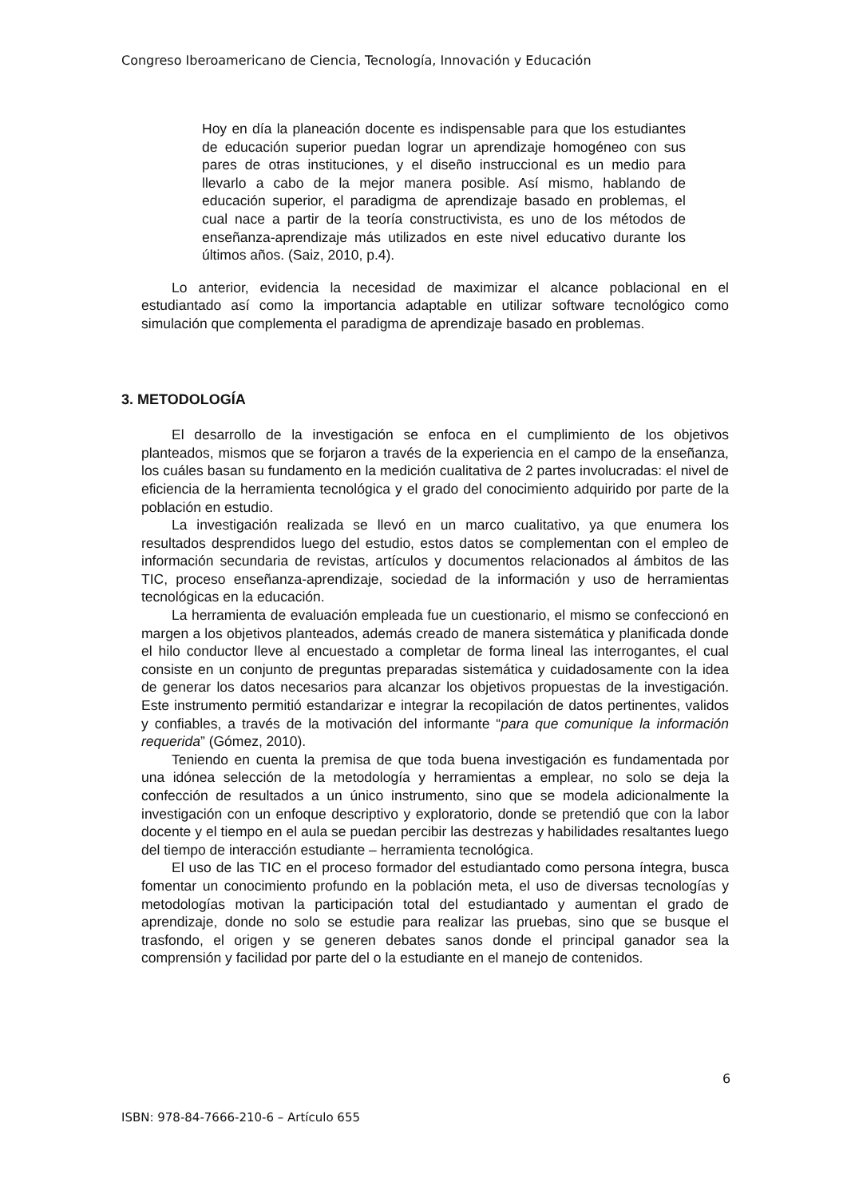Congreso Iberoamericano de Ciencia, Tecnología, Innovación y Educación
Hoy en día la planeación docente es indispensable para que los estudiantes de educación superior puedan lograr un aprendizaje homogéneo con sus pares de otras instituciones, y el diseño instruccional es un medio para llevarlo a cabo de la mejor manera posible. Así mismo, hablando de educación superior, el paradigma de aprendizaje basado en problemas, el cual nace a partir de la teoría constructivista, es uno de los métodos de enseñanza-aprendizaje más utilizados en este nivel educativo durante los últimos años. (Saiz, 2010, p.4).
Lo anterior, evidencia la necesidad de maximizar el alcance poblacional en el estudiantado así como la importancia adaptable en utilizar software tecnológico como simulación que complementa el paradigma de aprendizaje basado en problemas.
3. METODOLOGÍA
El desarrollo de la investigación se enfoca en el cumplimiento de los objetivos planteados, mismos que se forjaron a través de la experiencia en el campo de la enseñanza, los cuáles basan su fundamento en la medición cualitativa de 2 partes involucradas: el nivel de eficiencia de la herramienta tecnológica y el grado del conocimiento adquirido por parte de la población en estudio.
La investigación realizada se llevó en un marco cualitativo, ya que enumera los resultados desprendidos luego del estudio, estos datos se complementan con el empleo de información secundaria de revistas, artículos y documentos relacionados al ámbitos de las TIC, proceso enseñanza-aprendizaje, sociedad de la información y uso de herramientas tecnológicas en la educación.
La herramienta de evaluación empleada fue un cuestionario, el mismo se confeccionó en margen a los objetivos planteados, además creado de manera sistemática y planificada donde el hilo conductor lleve al encuestado a completar de forma lineal las interrogantes, el cual consiste en un conjunto de preguntas preparadas sistemática y cuidadosamente con la idea de generar los datos necesarios para alcanzar los objetivos propuestas de la investigación. Este instrumento permitió estandarizar e integrar la recopilación de datos pertinentes, validos y confiables, a través de la motivación del informante “para que comunique la información requerida” (Gómez, 2010).
Teniendo en cuenta la premisa de que toda buena investigación es fundamentada por una idónea selección de la metodología y herramientas a emplear, no solo se deja la confección de resultados a un único instrumento, sino que se modela adicionalmente la investigación con un enfoque descriptivo y exploratorio, donde se pretendió que con la labor docente y el tiempo en el aula se puedan percibir las destrezas y habilidades resaltantes luego del tiempo de interacción estudiante – herramienta tecnológica.
El uso de las TIC en el proceso formador del estudiantado como persona íntegra, busca fomentar un conocimiento profundo en la población meta, el uso de diversas tecnologías y metodologías motivan la participación total del estudiantado y aumentan el grado de aprendizaje, donde no solo se estudie para realizar las pruebas, sino que se busque el trasfondo, el origen y se generen debates sanos donde el principal ganador sea la comprensión y facilidad por parte del o la estudiante en el manejo de contenidos.
6
ISBN: 978-84-7666-210-6 – Artículo 655